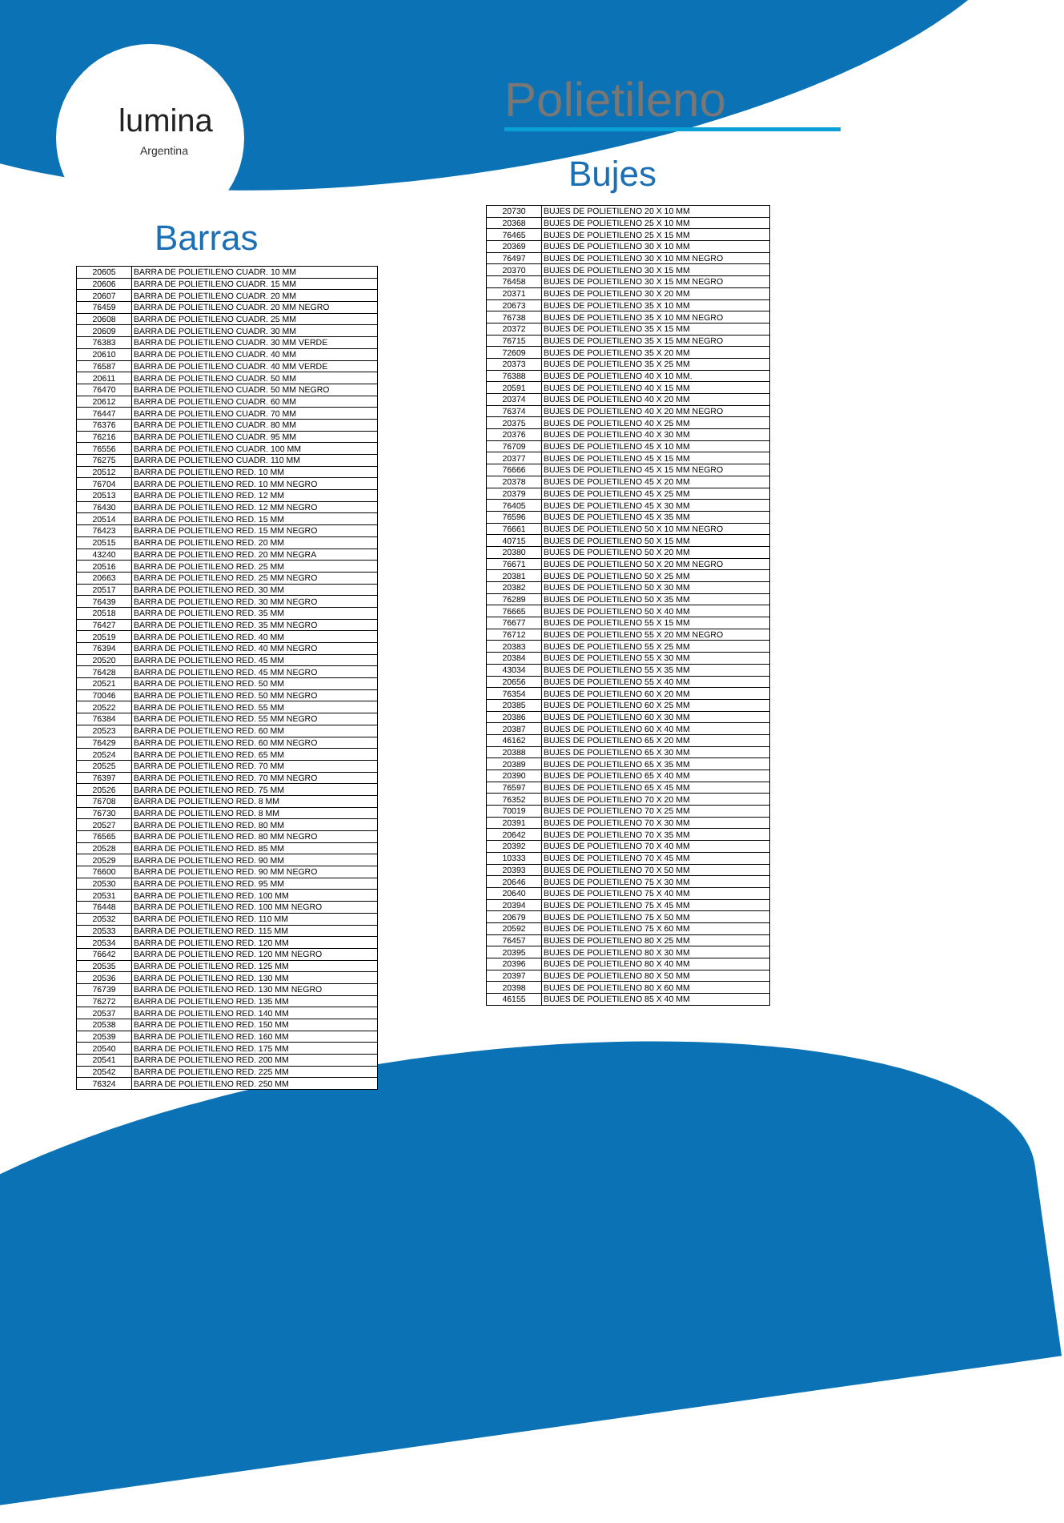lumina
Argentina
Polietileno
Barras
| 20605 | BARRA DE POLIETILENO CUADR. 10 MM |
| 20606 | BARRA DE POLIETILENO CUADR. 15 MM |
| 20607 | BARRA DE POLIETILENO CUADR. 20 MM |
| 76459 | BARRA DE POLIETILENO CUADR. 20 MM NEGRO |
| 20608 | BARRA DE POLIETILENO CUADR. 25 MM |
| 20609 | BARRA DE POLIETILENO CUADR. 30 MM |
| 76383 | BARRA DE POLIETILENO CUADR. 30 MM VERDE |
| 20610 | BARRA DE POLIETILENO CUADR. 40 MM |
| 76587 | BARRA DE POLIETILENO CUADR. 40 MM VERDE |
| 20611 | BARRA DE POLIETILENO CUADR. 50 MM |
| 76470 | BARRA DE POLIETILENO CUADR. 50 MM NEGRO |
| 20612 | BARRA DE POLIETILENO CUADR. 60 MM |
| 76447 | BARRA DE POLIETILENO CUADR. 70 MM |
| 76376 | BARRA DE POLIETILENO CUADR. 80 MM |
| 76216 | BARRA DE POLIETILENO CUADR. 95 MM |
| 76556 | BARRA DE POLIETILENO CUADR. 100 MM |
| 76275 | BARRA DE POLIETILENO CUADR. 110 MM |
| 20512 | BARRA DE POLIETILENO RED. 10 MM |
| 76704 | BARRA DE POLIETILENO RED. 10 MM NEGRO |
| 20513 | BARRA DE POLIETILENO RED. 12 MM |
| 76430 | BARRA DE POLIETILENO RED. 12 MM NEGRO |
| 20514 | BARRA DE POLIETILENO RED. 15 MM |
| 76423 | BARRA DE POLIETILENO RED. 15 MM NEGRO |
| 20515 | BARRA DE POLIETILENO RED. 20 MM |
| 43240 | BARRA DE POLIETILENO RED. 20 MM NEGRA |
| 20516 | BARRA DE POLIETILENO RED. 25 MM |
| 20663 | BARRA DE POLIETILENO RED. 25 MM NEGRO |
| 20517 | BARRA DE POLIETILENO RED. 30 MM |
| 76439 | BARRA DE POLIETILENO RED. 30 MM NEGRO |
| 20518 | BARRA DE POLIETILENO RED. 35 MM |
| 76427 | BARRA DE POLIETILENO RED. 35 MM NEGRO |
| 20519 | BARRA DE POLIETILENO RED. 40 MM |
| 76394 | BARRA DE POLIETILENO RED. 40 MM NEGRO |
| 20520 | BARRA DE POLIETILENO RED. 45 MM |
| 76428 | BARRA DE POLIETILENO RED. 45 MM NEGRO |
| 20521 | BARRA DE POLIETILENO RED. 50 MM |
| 70046 | BARRA DE POLIETILENO RED. 50 MM NEGRO |
| 20522 | BARRA DE POLIETILENO RED. 55 MM |
| 76384 | BARRA DE POLIETILENO RED. 55 MM NEGRO |
| 20523 | BARRA DE POLIETILENO RED. 60 MM |
| 76429 | BARRA DE POLIETILENO RED. 60 MM NEGRO |
| 20524 | BARRA DE POLIETILENO RED. 65 MM |
| 20525 | BARRA DE POLIETILENO RED. 70 MM |
| 76397 | BARRA DE POLIETILENO RED. 70 MM NEGRO |
| 20526 | BARRA DE POLIETILENO RED. 75 MM |
| 76708 | BARRA DE POLIETILENO RED. 8 MM |
| 76730 | BARRA DE POLIETILENO RED. 8 MM |
| 20527 | BARRA DE POLIETILENO RED. 80 MM |
| 76565 | BARRA DE POLIETILENO RED. 80 MM NEGRO |
| 20528 | BARRA DE POLIETILENO RED. 85 MM |
| 20529 | BARRA DE POLIETILENO RED. 90 MM |
| 76600 | BARRA DE POLIETILENO RED. 90 MM NEGRO |
| 20530 | BARRA DE POLIETILENO RED. 95 MM |
| 20531 | BARRA DE POLIETILENO RED. 100 MM |
| 76448 | BARRA DE POLIETILENO RED. 100 MM NEGRO |
| 20532 | BARRA DE POLIETILENO RED. 110 MM |
| 20533 | BARRA DE POLIETILENO RED. 115 MM |
| 20534 | BARRA DE POLIETILENO RED. 120 MM |
| 76642 | BARRA DE POLIETILENO RED. 120 MM NEGRO |
| 20535 | BARRA DE POLIETILENO RED. 125 MM |
| 20536 | BARRA DE POLIETILENO RED. 130 MM |
| 76739 | BARRA DE POLIETILENO RED. 130 MM NEGRO |
| 76272 | BARRA DE POLIETILENO RED. 135 MM |
| 20537 | BARRA DE POLIETILENO RED. 140 MM |
| 20538 | BARRA DE POLIETILENO RED. 150 MM |
| 20539 | BARRA DE POLIETILENO RED. 160 MM |
| 20540 | BARRA DE POLIETILENO RED. 175 MM |
| 20541 | BARRA DE POLIETILENO RED. 200 MM |
| 20542 | BARRA DE POLIETILENO RED. 225 MM |
| 76324 | BARRA DE POLIETILENO RED. 250 MM |
Bujes
| 20730 | BUJES DE POLIETILENO 20 X 10 MM |
| 20368 | BUJES DE POLIETILENO 25 X 10 MM |
| 76465 | BUJES DE POLIETILENO 25 X 15 MM |
| 20369 | BUJES DE POLIETILENO 30 X 10 MM |
| 76497 | BUJES DE POLIETILENO 30 X 10 MM NEGRO |
| 20370 | BUJES DE POLIETILENO 30 X 15 MM |
| 76458 | BUJES DE POLIETILENO 30 X 15 MM NEGRO |
| 20371 | BUJES DE POLIETILENO 30 X 20 MM |
| 20673 | BUJES DE POLIETILENO 35 X 10 MM |
| 76738 | BUJES DE POLIETILENO 35 X 10 MM NEGRO |
| 20372 | BUJES DE POLIETILENO 35 X 15 MM |
| 76715 | BUJES DE POLIETILENO 35 X 15 MM NEGRO |
| 72609 | BUJES DE POLIETILENO 35 X 20 MM |
| 20373 | BUJES DE POLIETILENO 35 X 25 MM |
| 76388 | BUJES DE POLIETILENO 40 X 10 MM. |
| 20591 | BUJES DE POLIETILENO 40 X 15 MM |
| 20374 | BUJES DE POLIETILENO 40 X 20 MM |
| 76374 | BUJES DE POLIETILENO 40 X 20 MM NEGRO |
| 20375 | BUJES DE POLIETILENO 40 X 25 MM |
| 20376 | BUJES DE POLIETILENO 40 X 30 MM |
| 76709 | BUJES DE POLIETILENO 45 X 10 MM |
| 20377 | BUJES DE POLIETILENO 45 X 15 MM |
| 76666 | BUJES DE POLIETILENO 45 X 15 MM NEGRO |
| 20378 | BUJES DE POLIETILENO 45 X 20 MM |
| 20379 | BUJES DE POLIETILENO 45 X 25 MM |
| 76405 | BUJES DE POLIETILENO 45 X 30 MM |
| 76596 | BUJES DE POLIETILENO 45 X 35 MM |
| 76661 | BUJES DE POLIETILENO 50 X 10 MM NEGRO |
| 40715 | BUJES DE POLIETILENO 50 X 15 MM |
| 20380 | BUJES DE POLIETILENO 50 X 20 MM |
| 76671 | BUJES DE POLIETILENO 50 X 20 MM NEGRO |
| 20381 | BUJES DE POLIETILENO 50 X 25 MM |
| 20382 | BUJES DE POLIETILENO 50 X 30 MM |
| 76289 | BUJES DE POLIETILENO 50 X 35 MM |
| 76665 | BUJES DE POLIETILENO 50 X 40 MM |
| 76677 | BUJES DE POLIETILENO 55 X 15 MM |
| 76712 | BUJES DE POLIETILENO 55 X 20 MM NEGRO |
| 20383 | BUJES DE POLIETILENO 55 X 25 MM |
| 20384 | BUJES DE POLIETILENO 55 X 30 MM |
| 43034 | BUJES DE POLIETILENO 55 X 35 MM |
| 20656 | BUJES DE POLIETILENO 55 X 40 MM |
| 76354 | BUJES DE POLIETILENO 60 X 20 MM |
| 20385 | BUJES DE POLIETILENO 60 X 25 MM |
| 20386 | BUJES DE POLIETILENO 60 X 30 MM |
| 20387 | BUJES DE POLIETILENO 60 X 40 MM |
| 46162 | BUJES DE POLIETILENO 65 X 20 MM |
| 20388 | BUJES DE POLIETILENO 65 X 30 MM |
| 20389 | BUJES DE POLIETILENO 65 X 35 MM |
| 20390 | BUJES DE POLIETILENO 65 X 40 MM |
| 76597 | BUJES DE POLIETILENO 65 X 45 MM |
| 76352 | BUJES DE POLIETILENO 70 X 20 MM |
| 70019 | BUJES DE POLIETILENO 70 X 25 MM |
| 20391 | BUJES DE POLIETILENO 70 X 30 MM |
| 20642 | BUJES DE POLIETILENO 70 X 35 MM |
| 20392 | BUJES DE POLIETILENO 70 X 40 MM |
| 10333 | BUJES DE POLIETILENO 70 X 45 MM |
| 20393 | BUJES DE POLIETILENO 70 X 50 MM |
| 20646 | BUJES DE POLIETILENO 75 X 30 MM |
| 20640 | BUJES DE POLIETILENO 75 X 40 MM |
| 20394 | BUJES DE POLIETILENO 75 X 45 MM |
| 20679 | BUJES DE POLIETILENO 75 X 50 MM |
| 20592 | BUJES DE POLIETILENO 75 X 60 MM |
| 76457 | BUJES DE POLIETILENO 80 X 25 MM |
| 20395 | BUJES DE POLIETILENO 80 X 30 MM |
| 20396 | BUJES DE POLIETILENO 80 X 40 MM |
| 20397 | BUJES DE POLIETILENO 80 X 50 MM |
| 20398 | BUJES DE POLIETILENO 80 X 60 MM |
| 46155 | BUJES DE POLIETILENO 85 X 40 MM |